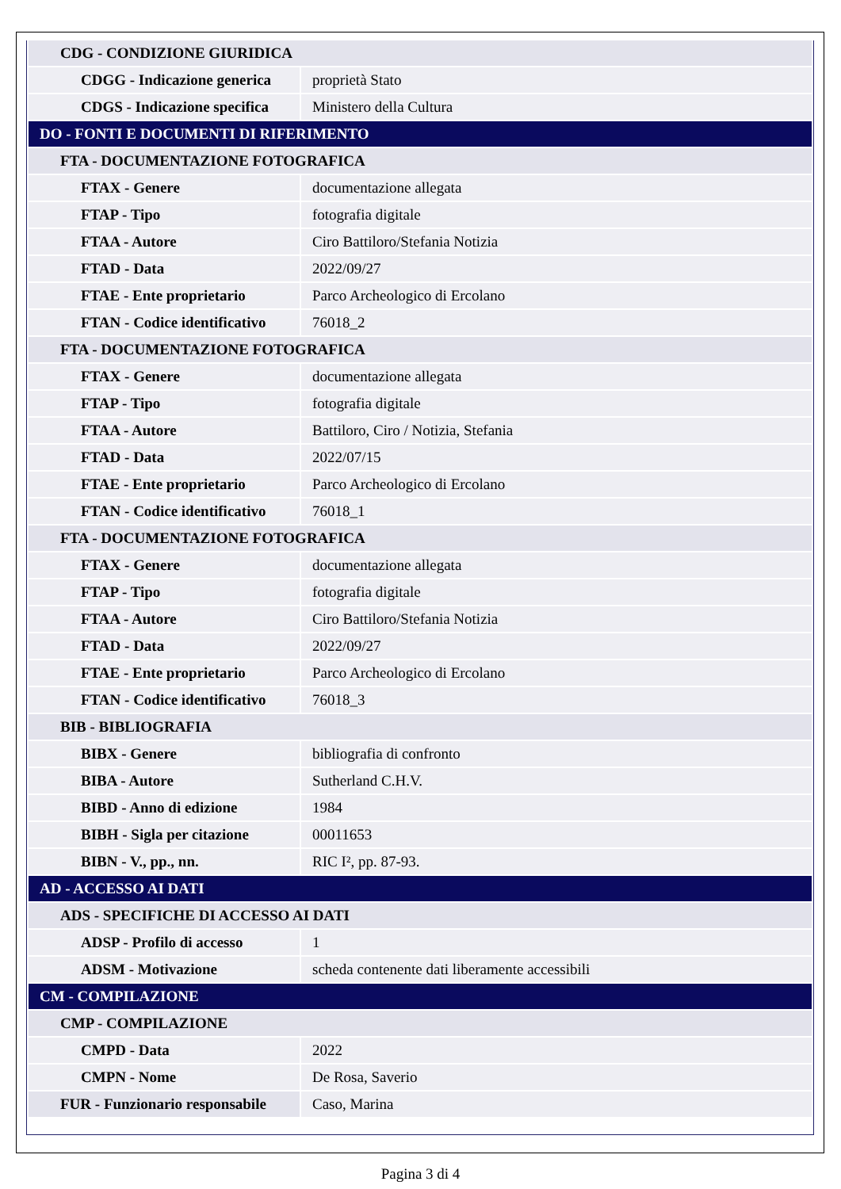| CDG - CONDIZIONE GIURIDICA | |
| CDGG - Indicazione generica | proprietà Stato |
| CDGS - Indicazione specifica | Ministero della Cultura |
| DO - FONTI E DOCUMENTI DI RIFERIMENTO | |
| FTA - DOCUMENTAZIONE FOTOGRAFICA | |
| FTAX - Genere | documentazione allegata |
| FTAP - Tipo | fotografia digitale |
| FTAA - Autore | Ciro Battiloro/Stefania Notizia |
| FTAD - Data | 2022/09/27 |
| FTAE - Ente proprietario | Parco Archeologico di Ercolano |
| FTAN - Codice identificativo | 76018_2 |
| FTA - DOCUMENTAZIONE FOTOGRAFICA | |
| FTAX - Genere | documentazione allegata |
| FTAP - Tipo | fotografia digitale |
| FTAA - Autore | Battiloro, Ciro / Notizia, Stefania |
| FTAD - Data | 2022/07/15 |
| FTAE - Ente proprietario | Parco Archeologico di Ercolano |
| FTAN - Codice identificativo | 76018_1 |
| FTA - DOCUMENTAZIONE FOTOGRAFICA | |
| FTAX - Genere | documentazione allegata |
| FTAP - Tipo | fotografia digitale |
| FTAA - Autore | Ciro Battiloro/Stefania Notizia |
| FTAD - Data | 2022/09/27 |
| FTAE - Ente proprietario | Parco Archeologico di Ercolano |
| FTAN - Codice identificativo | 76018_3 |
| BIB - BIBLIOGRAFIA | |
| BIBX - Genere | bibliografia di confronto |
| BIBA - Autore | Sutherland C.H.V. |
| BIBD - Anno di edizione | 1984 |
| BIBH - Sigla per citazione | 00011653 |
| BIBN - V., pp., nn. | RIC I², pp. 87-93. |
| AD - ACCESSO AI DATI | |
| ADS - SPECIFICHE DI ACCESSO AI DATI | |
| ADSP - Profilo di accesso | 1 |
| ADSM - Motivazione | scheda contenente dati liberamente accessibili |
| CM - COMPILAZIONE | |
| CMP - COMPILAZIONE | |
| CMPD - Data | 2022 |
| CMPN - Nome | De Rosa, Saverio |
| FUR - Funzionario responsabile | Caso, Marina |
Pagina 3 di 4